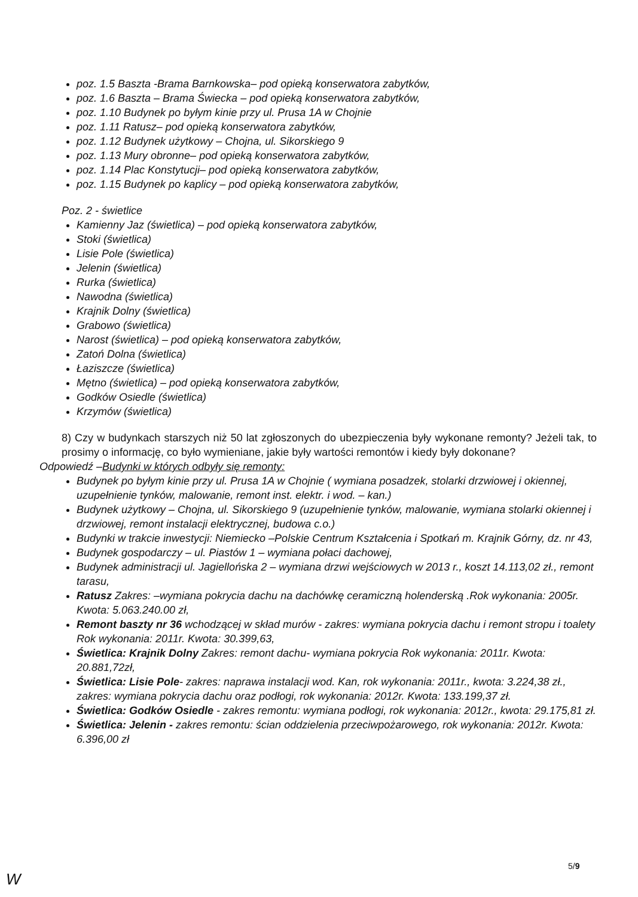poz. 1.5 Baszta -Brama Barnkowska– pod opieką konserwatora zabytków,
poz. 1.6 Baszta – Brama Świecka – pod opieką konserwatora zabytków,
poz. 1.10 Budynek po byłym kinie przy ul. Prusa 1A w Chojnie
poz. 1.11 Ratusz– pod opieką konserwatora zabytków,
poz. 1.12 Budynek użytkowy – Chojna, ul. Sikorskiego 9
poz. 1.13 Mury obronne– pod opieką konserwatora zabytków,
poz. 1.14 Plac Konstytucji– pod opieką konserwatora zabytków,
poz. 1.15 Budynek po kaplicy – pod opieką konserwatora zabytków,
Poz. 2 - świetlice
Kamienny Jaz (świetlica) – pod opieką konserwatora zabytków,
Stoki (świetlica)
Lisie Pole (świetlica)
Jelenin (świetlica)
Rurka (świetlica)
Nawodna (świetlica)
Krajnik Dolny (świetlica)
Grabowo (świetlica)
Narost (świetlica) – pod opieką konserwatora zabytków,
Zatoń Dolna (świetlica)
Łaziszcze (świetlica)
Mętno (świetlica) – pod opieką konserwatora zabytków,
Godków Osiedle (świetlica)
Krzymów (świetlica)
8) Czy w budynkach starszych niż 50 lat zgłoszonych do ubezpieczenia były wykonane remonty? Jeżeli tak, to prosimy o informację, co było wymieniane, jakie były wartości remontów i kiedy były dokonane?
Odpowiedź –Budynki w których odbyły się remonty:
Budynek po byłym kinie przy ul. Prusa 1A w Chojnie ( wymiana posadzek, stolarki drzwiowej i okiennej, uzupełnienie tynków, malowanie, remont inst. elektr. i wod. – kan.)
Budynek użytkowy – Chojna, ul. Sikorskiego 9 (uzupełnienie tynków, malowanie, wymiana stolarki okiennej i drzwiowej, remont instalacji elektrycznej, budowa c.o.)
Budynki w trakcie inwestycji: Niemiecko –Polskie Centrum Kształcenia i Spotkań m. Krajnik Górny, dz. nr 43,
Budynek gospodarczy – ul. Piastów 1 – wymiana połaci dachowej,
Budynek administracji ul. Jagiellońska 2 – wymiana drzwi wejściowych w 2013 r., koszt 14.113,02 zł., remont tarasu,
Ratusz Zakres: –wymiana pokrycia dachu na dachówkę ceramiczną holenderską .Rok wykonania: 2005r. Kwota: 5.063.240.00 zł,
Remont baszty nr 36 wchodzącej w skład murów - zakres: wymiana pokrycia dachu i remont stropu i toalety Rok wykonania: 2011r. Kwota: 30.399,63,
Świetlica: Krajnik Dolny Zakres: remont dachu- wymiana pokrycia Rok wykonania: 2011r. Kwota: 20.881,72zł,
Świetlica: Lisie Pole- zakres: naprawa instalacji wod. Kan, rok wykonania: 2011r., kwota: 3.224,38 zł., zakres: wymiana pokrycia dachu oraz podłogi, rok wykonania: 2012r. Kwota: 133.199,37 zł.
Świetlica: Godków Osiedle - zakres remontu: wymiana podłogi, rok wykonania: 2012r., kwota: 29.175,81 zł.
Świetlica: Jelenin - zakres remontu: ścian oddzielenia przeciwpożarowego, rok wykonania: 2012r. Kwota: 6.396,00 zł
5/9
W